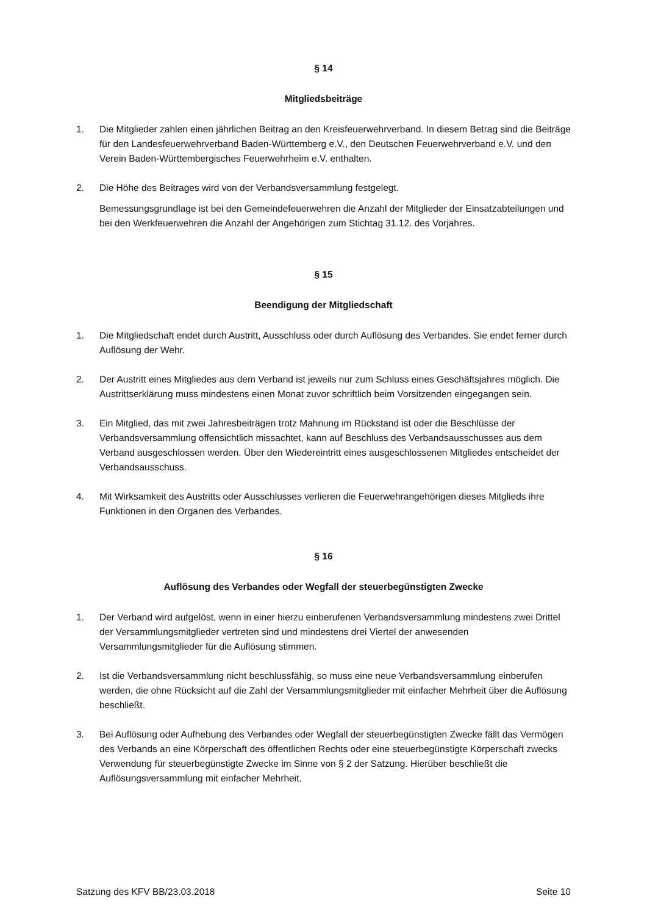§ 14
Mitgliedsbeiträge
1. Die Mitglieder zahlen einen jährlichen Beitrag an den Kreisfeuerwehrverband. In diesem Betrag sind die Beiträge für den Landesfeuerwehrverband Baden-Württemberg e.V., den Deutschen Feuerwehrverband e.V. und den Verein Baden-Württembergisches Feuerwehrheim e.V. enthalten.
2. Die Höhe des Beitrages wird von der Verbandsversammlung festgelegt.
Bemessungsgrundlage ist bei den Gemeindefeuerwehren die Anzahl der Mitglieder der Einsatzabteilungen und bei den Werkfeuerwehren die Anzahl der Angehörigen zum Stichtag 31.12. des Vorjahres.
§ 15
Beendigung der Mitgliedschaft
1. Die Mitgliedschaft endet durch Austritt, Ausschluss oder durch Auflösung des Verbandes. Sie endet ferner durch Auflösung der Wehr.
2. Der Austritt eines Mitgliedes aus dem Verband ist jeweils nur zum Schluss eines Geschäftsjahres möglich. Die Austrittserklärung muss mindestens einen Monat zuvor schriftlich beim Vorsitzenden eingegangen sein.
3. Ein Mitglied, das mit zwei Jahresbeiträgen trotz Mahnung im Rückstand ist oder die Beschlüsse der Verbandsversammlung offensichtlich missachtet, kann auf Beschluss des Verbandsausschusses aus dem Verband ausgeschlossen werden. Über den Wiedereintritt eines ausgeschlossenen Mitgliedes entscheidet der Verbandsausschuss.
4. Mit Wirksamkeit des Austritts oder Ausschlusses verlieren die Feuerwehrangehörigen dieses Mitglieds ihre Funktionen in den Organen des Verbandes.
§ 16
Auflösung des Verbandes oder Wegfall der steuerbegünstigten Zwecke
1. Der Verband wird aufgelöst, wenn in einer hierzu einberufenen Verbandsversammlung mindestens zwei Drittel der Versammlungsmitglieder vertreten sind und mindestens drei Viertel der anwesenden Versammlungsmitglieder für die Auflösung stimmen.
2. Ist die Verbandsversammlung nicht beschlussfähig, so muss eine neue Verbandsversammlung einberufen werden, die ohne Rücksicht auf die Zahl der Versammlungsmitglieder mit einfacher Mehrheit über die Auflösung beschließt.
3. Bei Auflösung oder Aufhebung des Verbandes oder Wegfall der steuerbegünstigten Zwecke fällt das Vermögen des Verbands an eine Körperschaft des öffentlichen Rechts oder eine steuerbegünstigte Körperschaft zwecks Verwendung für steuerbegünstigte Zwecke im Sinne von § 2 der Satzung. Hierüber beschließt die Auflösungsversammlung mit einfacher Mehrheit.
Satzung des KFV BB/23.03.2018 Seite 10